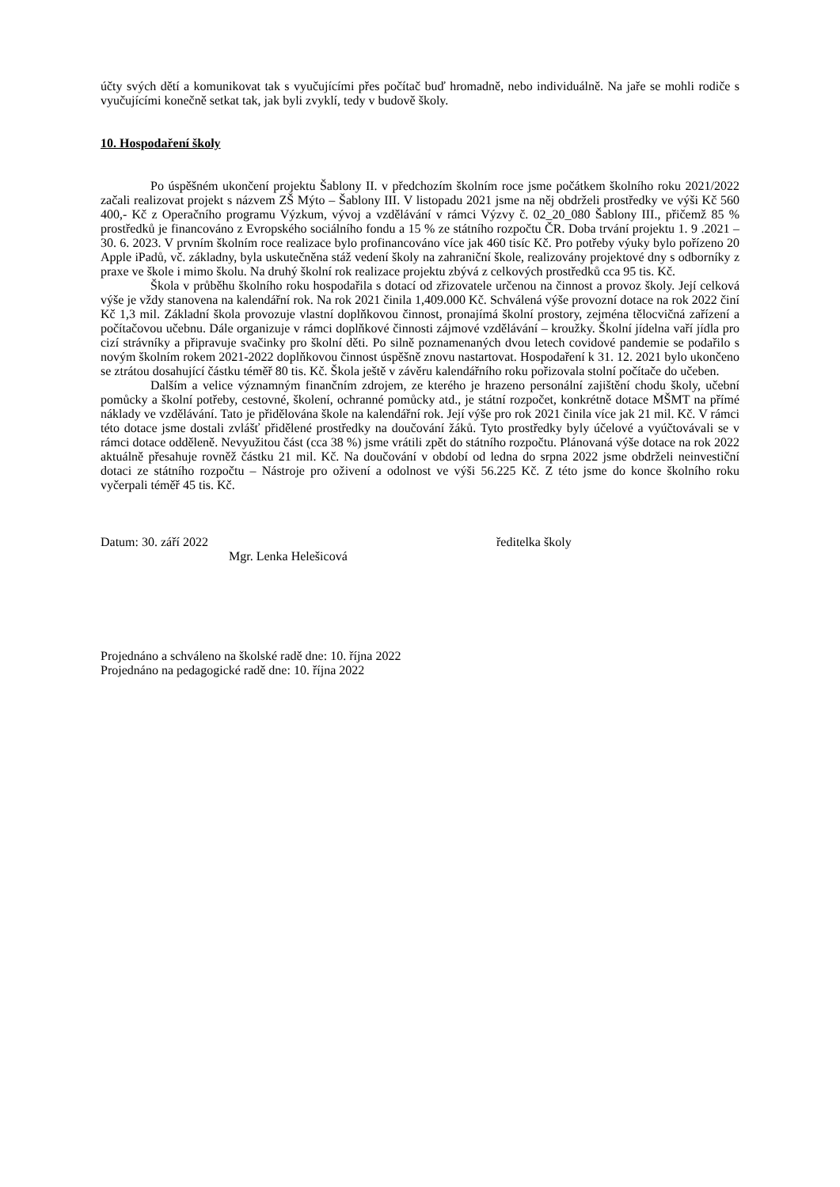účty svých dětí a komunikovat tak s vyučujícími přes počítač buď hromadně, nebo individuálně. Na jaře se mohli rodiče s vyučujícími konečně setkat tak, jak byli zvyklí, tedy v budově školy.
10. Hospodaření školy
Po úspěšném ukončení projektu Šablony II. v předchozím školním roce jsme počátkem školního roku 2021/2022 začali realizovat projekt s názvem ZŠ Mýto – Šablony III. V listopadu 2021 jsme na něj obdrželi prostředky ve výši Kč 560 400,- Kč z Operačního programu Výzkum, vývoj a vzdělávání v rámci Výzvy č. 02_20_080 Šablony III., přičemž 85 % prostředků je financováno z Evropského sociálního fondu a 15 % ze státního rozpočtu ČR. Doba trvání projektu 1. 9 .2021 – 30. 6. 2023. V prvním školním roce realizace bylo profinancováno více jak 460 tisíc Kč. Pro potřeby výuky bylo pořízeno 20 Apple iPadů, vč. základny, byla uskutečněna stáž vedení školy na zahraniční škole, realizovány projektové dny s odborníky z praxe ve škole i mimo školu. Na druhý školní rok realizace projektu zbývá z celkových prostředků cca 95 tis. Kč.
Škola v průběhu školního roku hospodařila s dotací od zřizovatele určenou na činnost a provoz školy. Její celková výše je vždy stanovena na kalendářní rok. Na rok 2021 činila 1,409.000 Kč. Schválená výše provozní dotace na rok 2022 činí Kč 1,3 mil. Základní škola provozuje vlastní doplňkovou činnost, pronajímá školní prostory, zejména tělocvičná zařízení a počítačovou učebnu. Dále organizuje v rámci doplňkové činnosti zájmové vzdělávání – kroužky. Školní jídelna vaří jídla pro cizí strávníky a připravuje svačinky pro školní děti. Po silně poznamenaných dvou letech covidové pandemie se podařilo s novým školním rokem 2021-2022 doplňkovou činnost úspěšně znovu nastartovat. Hospodaření k 31. 12. 2021 bylo ukončeno se ztrátou dosahující částku téměř 80 tis. Kč. Škola ještě v závěru kalendářního roku pořizovala stolní počítače do učeben.
Dalším a velice významným finančním zdrojem, ze kterého je hrazeno personální zajištění chodu školy, učební pomůcky a školní potřeby, cestovné, školení, ochranné pomůcky atd., je státní rozpočet, konkrétně dotace MŠMT na přímé náklady ve vzdělávání. Tato je přidělována škole na kalendářní rok. Její výše pro rok 2021 činila více jak 21 mil. Kč. V rámci této dotace jsme dostali zvlášť přidělené prostředky na doučování žáků. Tyto prostředky byly účelové a vyúčtovávali se v rámci dotace odděleně. Nevyužitou část (cca 38 %) jsme vrátili zpět do státního rozpočtu. Plánovaná výše dotace na rok 2022 aktuálně přesahuje rovněž částku 21 mil. Kč. Na doučování v období od ledna do srpna 2022 jsme obdrželi neinvestiční dotaci ze státního rozpočtu – Nástroje pro oživení a odolnost ve výši 56.225 Kč. Z této jsme do konce školního roku vyčerpali téměř 45 tis. Kč.
Datum: 30. září 2022 ředitelka školy
Mgr. Lenka Helešicová
Projednáno a schváleno na školské radě dne: 10. října 2022
Projednáno na pedagogické radě dne: 10. října 2022